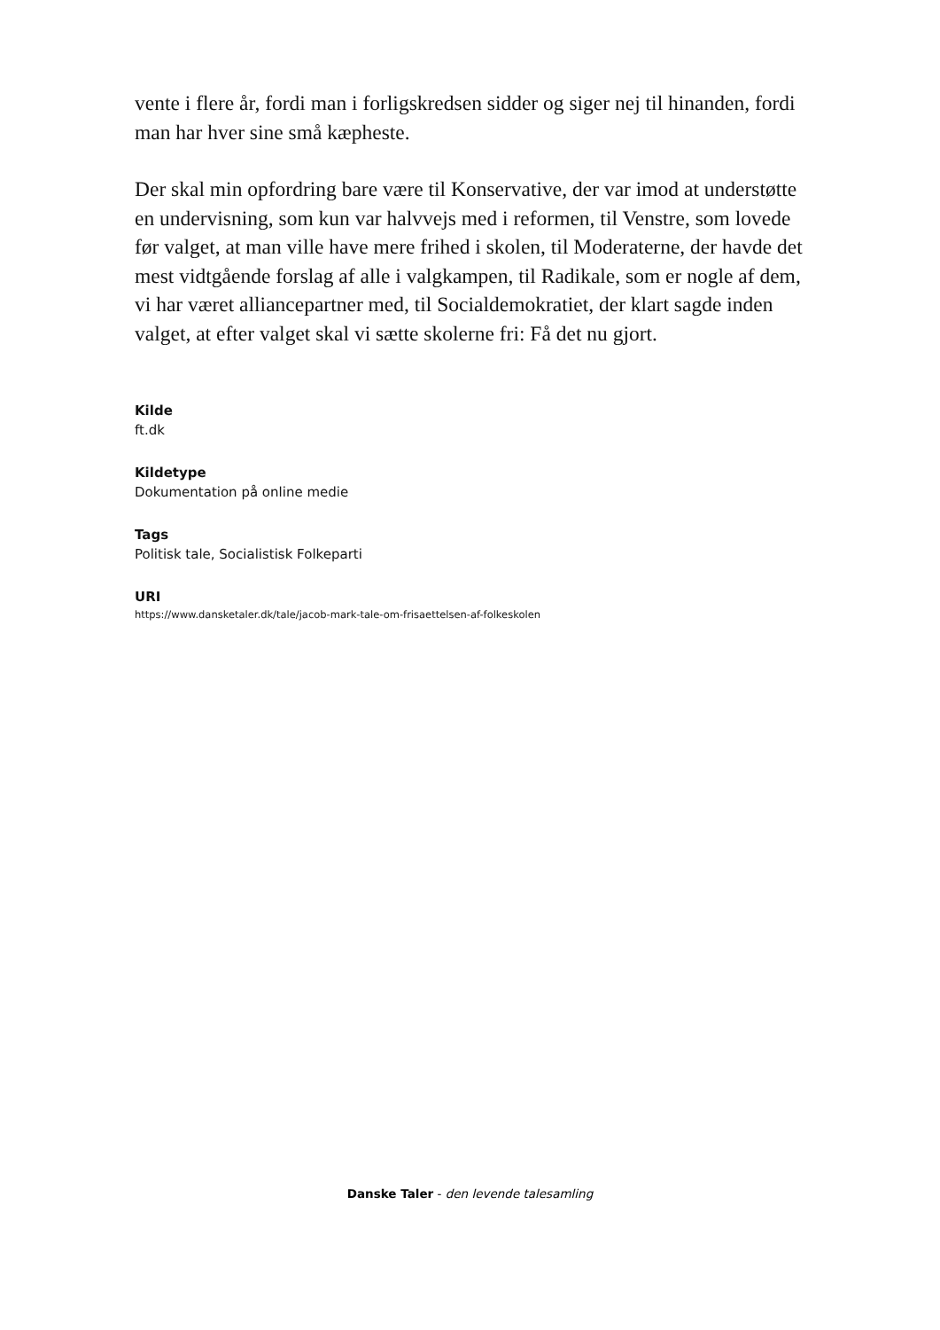vente i flere år, fordi man i forligskredsen sidder og siger nej til hinanden, fordi man har hver sine små kæpheste.
Der skal min opfordring bare være til Konservative, der var imod at understøtte en undervisning, som kun var halvvejs med i reformen, til Venstre, som lovede før valget, at man ville have mere frihed i skolen, til Moderaterne, der havde det mest vidtgående forslag af alle i valgkampen, til Radikale, som er nogle af dem, vi har været alliancepartner med, til Socialdemokratiet, der klart sagde inden valget, at efter valget skal vi sætte skolerne fri: Få det nu gjort.
Kilde
ft.dk
Kildetype
Dokumentation på online medie
Tags
Politisk tale, Socialistisk Folkeparti
URI
https://www.dansketaler.dk/tale/jacob-mark-tale-om-frisaettelsen-af-folkeskolen
Danske Taler - den levende talesamling